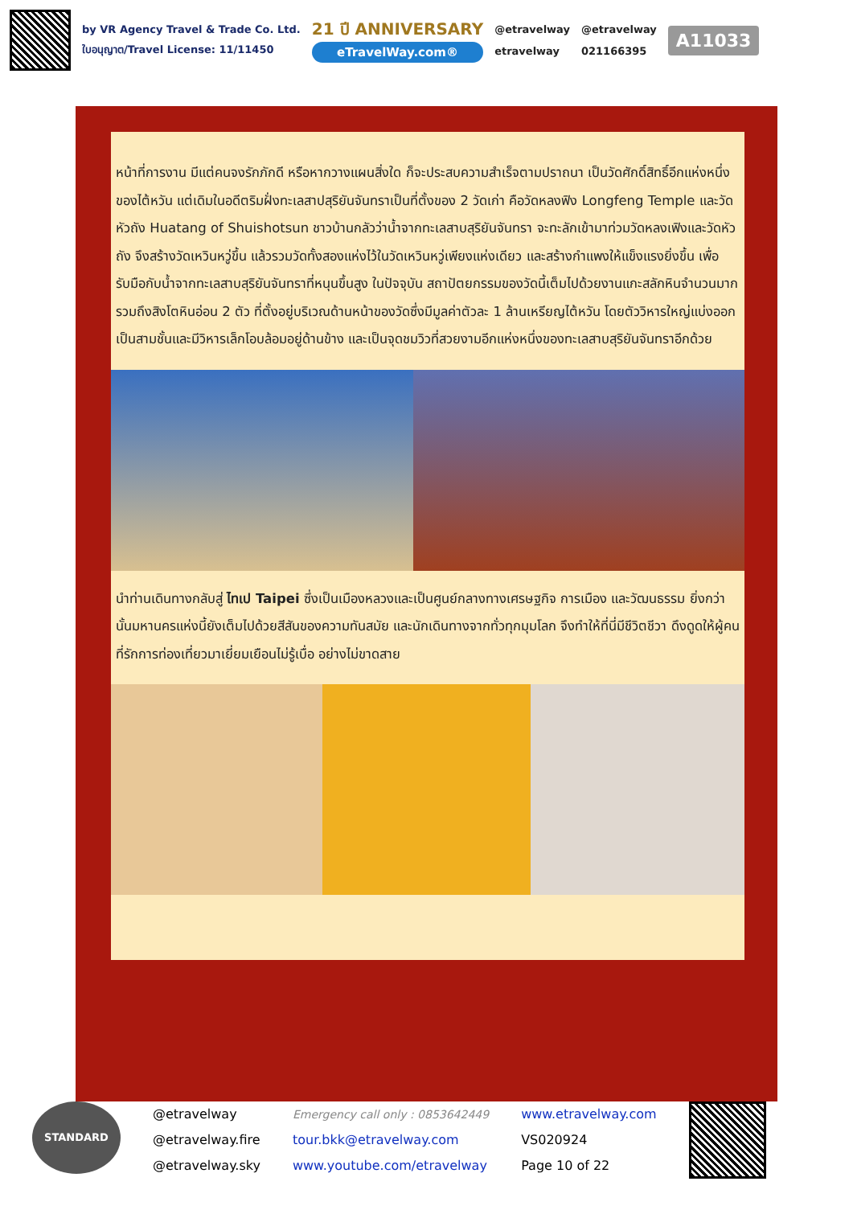by VR Agency Travel & Trade Co. Ltd.
ใบอนุญาต/Travel License: 11/11450
21 ปี ANNIVERSARY
eTravelWay.com®
@etravelway
etravelway
@etravelway
021166395
A11033
หน้าที่การงาน มีแต่คนจงรักภักดี หรือหากวางแผนสิ่งใด ก็จะประสบความสำเร็จตามปราถนา เป็นวัดศักดิ์สิทธิ์อีกแห่งหนึ่งของไต้หวัน แต่เดิมในอดีตริมฝั่งทะเลสาปสุริยันจันทราเป็นที่ตั้งของ 2 วัดเก่า คือวัดหลงฟิง Longfeng Temple และวัดหัวถัง Huatang of Shuishotsun ชาวบ้านกลัวว่าน้ำจากทะเลสาบสุริยันจันทรา จะทะลักเข้ามาท่วมวัดหลงเฟิงและวัดหัวถัง จึงสร้างวัดเหวินหวู่ขึ้น แล้วรวมวัดทั้งสองแห่งไว้ในวัดเหวินหวู่เพียงแห่งเดียว และสร้างกำแพงให้แข็งแรงยิ่งขึ้น เพื่อรับมือกับน้ำจากทะเลสาบสุริยันจันทราที่หนุนขึ้นสูง ในปัจจุบัน สถาปัตยกรรมของวัดนี้เต็มไปด้วยงานแกะสลักหินจำนวนมากรวมถึงสิงโตหินอ่อน 2 ตัว ที่ตั้งอยู่บริเวณด้านหน้าของวัดซึ่งมีมูลค่าตัวละ 1 ล้านเหรียญไต้หวัน โดยตัววิหารใหญ่แบ่งออกเป็นสามชั้นและมีวิหารเล็กโอบล้อมอยู่ด้านข้าง และเป็นจุดชมวิวที่สวยงามอีกแห่งหนึ่งของทะเลสาบสุริยันจันทราอีกด้วย
นำท่านเดินทางกลับสู่ ไทเป Taipei ซึ่งเป็นเมืองหลวงและเป็นศูนย์กลางทางเศรษฐกิจ การเมือง และวัฒนธรรม ยิ่งกว่านั้นมหานครแห่งนี้ยังเต็มไปด้วยสีสันของความทันสมัย และนักเดินทางจากทั่วทุกมุมโลก จึงทำให้ที่นี่มีชีวิตชีวา ดึงดูดให้ผู้คนที่รักการท่องเที่ยวมาเยี่ยมเยือนไม่รู้เบื่อ อย่างไม่ขาดสาย
STANDARD
@etravelway
@etravelway.fire
@etravelway.sky
Emergency call only : 0853642449
tour.bkk@etravelway.com
www.youtube.com/etravelway
www.etravelway.com
VS020924
Page 10 of 22